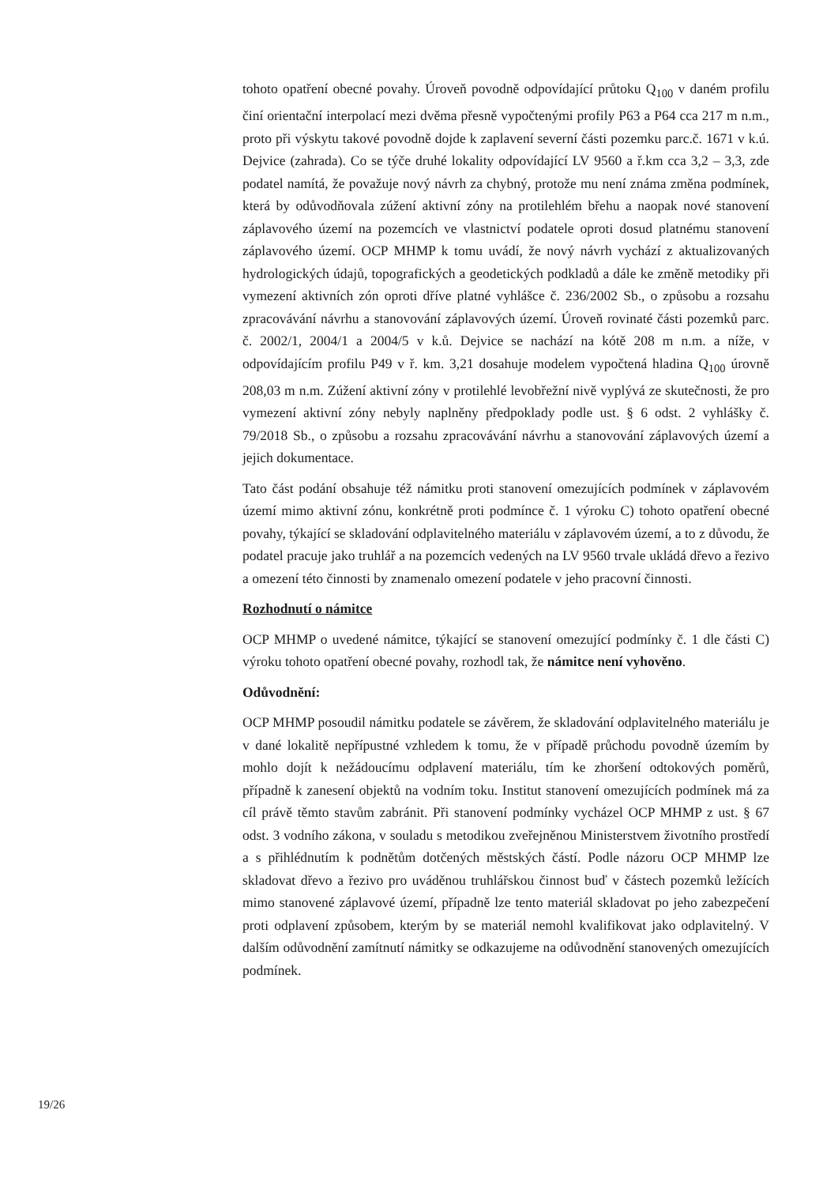tohoto opatření obecné povahy. Úroveň povodně odpovídající průtoku Q<sub>100</sub> v daném profilu činí orientační interpolací mezi dvěma přesně vypočtenými profily P63 a P64 cca 217 m n.m., proto při výskytu takové povodně dojde k zaplavení severní části pozemku parc.č. 1671 v k.ú. Dejvice (zahrada). Co se týče druhé lokality odpovídající LV 9560 a ř.km cca 3,2 – 3,3, zde podatel namítá, že považuje nový návrh za chybný, protože mu není známa změna podmínek, která by odůvodňovala zúžení aktivní zóny na protilehlém břehu a naopak nové stanovení záplavového území na pozemcích ve vlastnictví podatele oproti dosud platnému stanovení záplavového území. OCP MHMP k tomu uvádí, že nový návrh vychází z aktualizovaných hydrologických údajů, topografických a geodetických podkladů a dále ke změně metodiky při vymezení aktivních zón oproti dříve platné vyhlášce č. 236/2002 Sb., o způsobu a rozsahu zpracovávání návrhu a stanovování záplavových území. Úroveň rovinaté části pozemků parc. č. 2002/1, 2004/1 a 2004/5 v k.ů. Dejvice se nachází na kótě 208 m n.m. a níže, v odpovídajícím profilu P49 v ř. km. 3,21 dosahuje modelem vypočtená hladina Q<sub>100</sub> úrovně 208,03 m n.m. Zúžení aktivní zóny v protilehlé levobřežní nivě vyplývá ze skutečnosti, že pro vymezení aktivní zóny nebyly naplněny předpoklady podle ust. § 6 odst. 2 vyhlášky č. 79/2018 Sb., o způsobu a rozsahu zpracovávání návrhu a stanovování záplavových území a jejich dokumentace.
Tato část podání obsahuje též námitku proti stanovení omezujících podmínek v záplavovém území mimo aktivní zónu, konkrétně proti podmínce č. 1 výroku C) tohoto opatření obecné povahy, týkající se skladování odplavitelného materiálu v záplavovém území, a to z důvodu, že podatel pracuje jako truhlář a na pozemcích vedených na LV 9560 trvale ukládá dřevo a řezivo a omezení této činnosti by znamenalo omezení podatele v jeho pracovní činnosti.
Rozhodnutí o námitce
OCP MHMP o uvedené námitce, týkající se stanovení omezující podmínky č. 1 dle části C) výroku tohoto opatření obecné povahy, rozhodl tak, že námitce není vyhověno.
Odůvodnění:
OCP MHMP posoudil námitku podatele se závěrem, že skladování odplavitelného materiálu je v dané lokalitě nepřípustné vzhledem k tomu, že v případě průchodu povodně územím by mohlo dojít k nežádoucímu odplavení materiálu, tím ke zhoršení odtokových poměrů, případně k zanesení objektů na vodním toku. Institut stanovení omezujících podmínek má za cíl právě těmto stavům zabránit. Při stanovení podmínky vycházel OCP MHMP z ust. § 67 odst. 3 vodního zákona, v souladu s metodikou zveřejněnou Ministerstvem životního prostředí a s přihlédnutím k podnětům dotčených městských částí. Podle názoru OCP MHMP lze skladovat dřevo a řezivo pro uváděnou truhlářskou činnost buď v částech pozemků ležících mimo stanovené záplavové území, případně lze tento materiál skladovat po jeho zabezpečení proti odplavení způsobem, kterým by se materiál nemohl kvalifikovat jako odplavitelný. V dalším odůvodnění zamítnutí námitky se odkazujeme na odůvodnění stanovených omezujících podmínek.
19/26